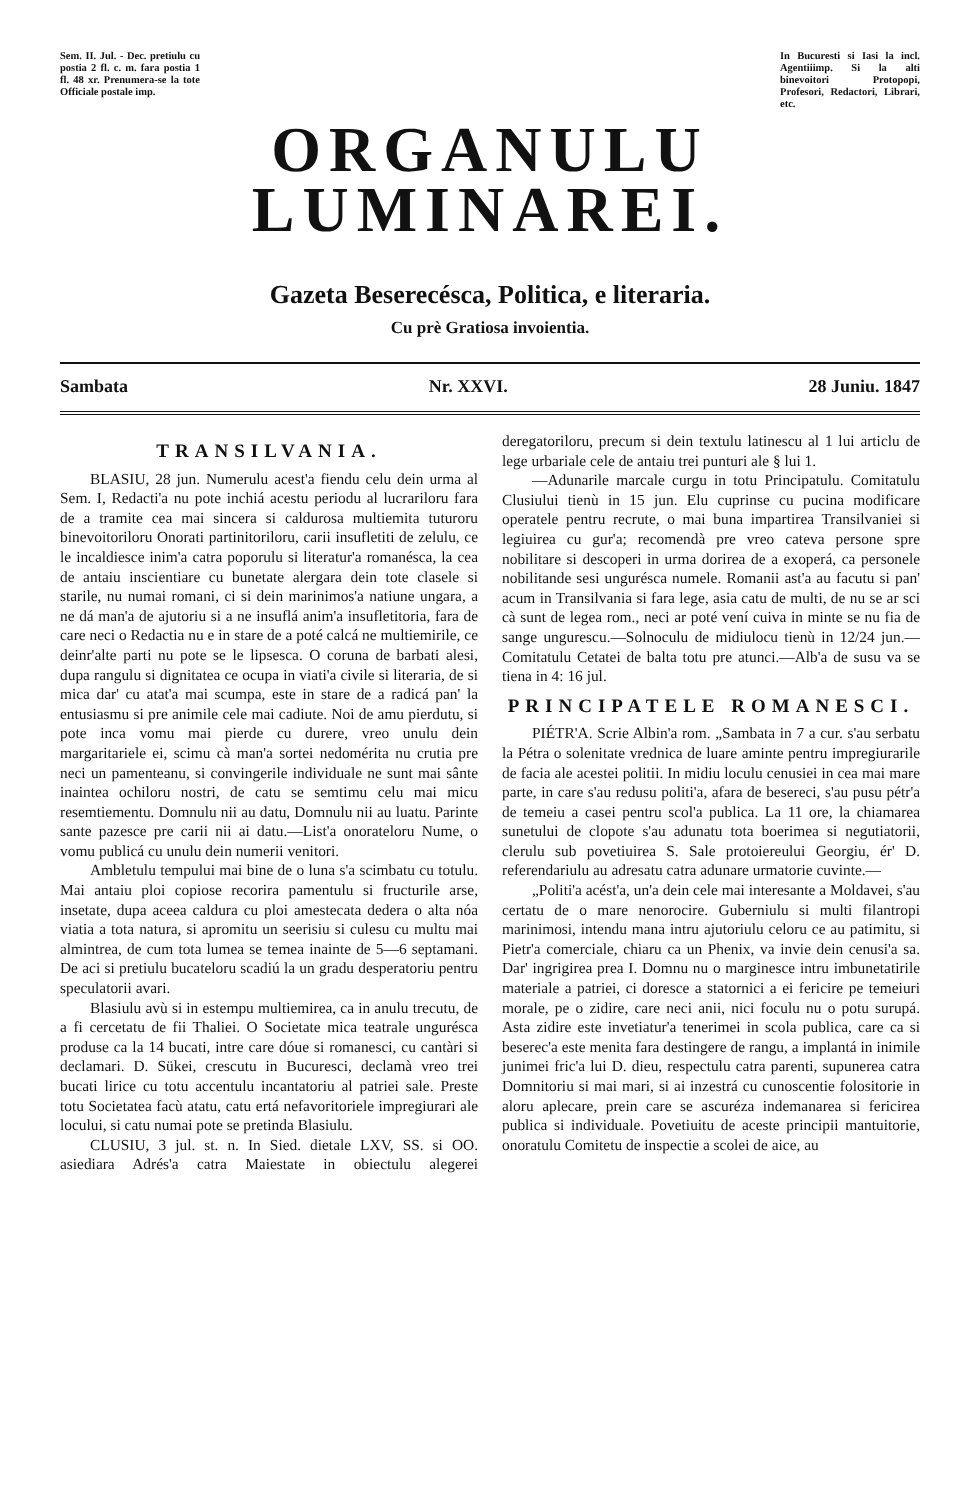Sem. II. Jul. - Dec. pretiulu cu postia 2 fl. c. m. fara postia 1 fl. 48 xr. Prenumera-se la tote Officiale postale imp.
In Bucuresti si Iasi la incl. Agentiiimp. Si la alti binevoitori Protopopi, Profesori, Redactori, Librari, etc.
ORGANULU
LUMINAREI.
Gazeta Beserecésca, Politica, e literaria.
Cu prè Gratiosa invoientia.
Sambata Nr. XXVI. 28 Juniu. 1847
TRANSILVANIA.
BLASIU, 28 jun. Numerulu acest'a fiendu celu dein urma al Sem. I, Redacti'a nu pote inchiá acestu periodu al lucrariloru fara de a tramite cea mai sincera si caldurosa multiemita tuturoru binevoitoriloru Onorati partinitoriloru, carii insufletiti de zelulu, ce le incaldiesce inim'a catra poporulu si literatur'a romanésca, la cea de antaiu inscientiare cu bunetate alergara dein tote clasele si starile, nu numai romani, ci si dein marinimos'a natiune ungara, a ne dá man'a de ajutoriu si a ne insuflá anim'a insufletitoria, fara de care neci o Redactia nu e in stare de a poté calcá ne multiemirile, ce deinr'alte parti nu pote se le lipsesca. O coruna de barbati alesi, dupa rangulu si dignitatea ce ocupa in viati'a civile si literaria, de si mica dar' cu atat'a mai scumpa, este in stare de a radicá pan' la entusiasmu si pre animile cele mai cadiute. Noi de amu pierdutu, si pote inca vomu mai pierde cu durere, vreo unulu dein margaritariele ei, scimu cà man'a sortei nedomérita nu crutia pre neci un pamenteanu, si convingerile individuale ne sunt mai sânte inaintea ochiloru nostri, de catu se semtimu celu mai micu resemtiementu. Domnulu nii au datu, Domnulu nii au luatu. Parinte sante pazesce pre carii nii ai datu.—List'a onorateloru Nume, o vomu publicá cu unulu dein numerii venitori.
Ambletulu tempului mai bine de o luna s'a scimbatu cu totulu. Mai antaiu ploi copiose recorira pamentulu si fructurile arse, insetate, dupa aceea caldura cu ploi amestecata dedera o alta nóa viatia a tota natura, si apromitu un seerisiu si culesu cu multu mai almintrea, de cum tota lumea se temea inainte de 5—6 septamani. De aci si pretiulu bucateloru scadiú la un gradu desperatoriu pentru speculatorii avari.
Blasiulu avù si in estempu multiemirea, ca in anulu trecutu, de a fi cercetatu de fii Thaliei. O Societate mica teatrale ungurésca produse ca la 14 bucati, intre care dóue si romanesci, cu cantàri si declamari. D. Sükei, crescutu in Bucuresci, declamà vreo trei bucati lirice cu totu accentulu incantatoriu al patriei sale. Preste totu Societatea facù atatu, catu ertá nefavoritoriele impregiurari ale locului, si catu numai pote se pretinda Blasiulu.
CLUSIU, 3 jul. st. n. In Sied. dietale LXV, SS. si OO. asiediara Adrés'a catra Maiestate in obiectulu alegerei deregatoriloru, precum si dein textulu latinescu al 1 lui articlu de lege urbariale cele de antaiu trei punturi ale § lui 1.
—Adunarile marcale curgu in totu Principatulu. Comitatulu Clusiului tienù in 15 jun. Elu cuprinse cu pucina modificare operatele pentru recrute, o mai buna impartirea Transilvaniei si legiuirea cu gur'a; recomendà pre vreo cateva persone spre nobilitare si descoperi in urma dorirea de a exoperá, ca personele nobilitande sesi ungurésca numele. Romanii ast'a au facutu si pan' acum in Transilvania si fara lege, asia catu de multi, de nu se ar sci cà sunt de legea rom., neci ar poté vení cuiva in minte se nu fia de sange ungurescu.—Solnoculu de midiulocu tienù in 12/24 jun.—Comitatulu Cetatei de balta totu pre atunci.—Alb'a de susu va se tiena in 4: 16 jul.
PRINCIPATELE ROMANESCI.
PIÉTR'A. Scrie Albin'a rom. „Sambata in 7 a cur. s'au serbatu la Pétra o solenitate vrednica de luare aminte pentru impregiurarile de facia ale acestei politii. In midiu loculu cenusiei in cea mai mare parte, in care s'au redusu politi'a, afara de besereci, s'au pusu pétr'a de temeiu a casei pentru scol'a publica. La 11 ore, la chiamarea sunetului de clopote s'au adunatu tota boerimea si negutiatorii, clerulu sub povetiuirea S. Sale protoiereului Georgiu, ér' D. referendariulu au adresatu catra adunare urmatorie cuvinte.—
„Politi'a acést'a, un'a dein cele mai interesante a Moldavei, s'au certatu de o mare nenorocire. Guberniulu si multi filantropi marinimosi, intendu mana intru ajutoriulu celoru ce au patimitu, si Pietr'a comerciale, chiaru ca un Phenix, va invie dein cenusi'a sa. Dar' ingrigirea prea I. Domnu nu o marginesce intru imbunetatirile materiale a patriei, ci doresce a statornici a ei fericire pe temeiuri morale, pe o zidire, care neci anii, nici foculu nu o potu surupá. Asta zidire este invetiatur'a tenerimei in scola publica, care ca si beserec'a este menita fara destingere de rangu, a implantá in inimile junimei fric'a lui D. dieu, respectulu catra parenti, supunerea catra Domnitoriu si mai mari, si ai inzestrá cu cunoscentie folositorie in aloru aplecare, prein care se ascuréza indemanarea si fericirea publica si individuale. Povetiuitu de aceste principii mantuitorie, onoratulu Comitetu de inspectie a scolei de aice, au